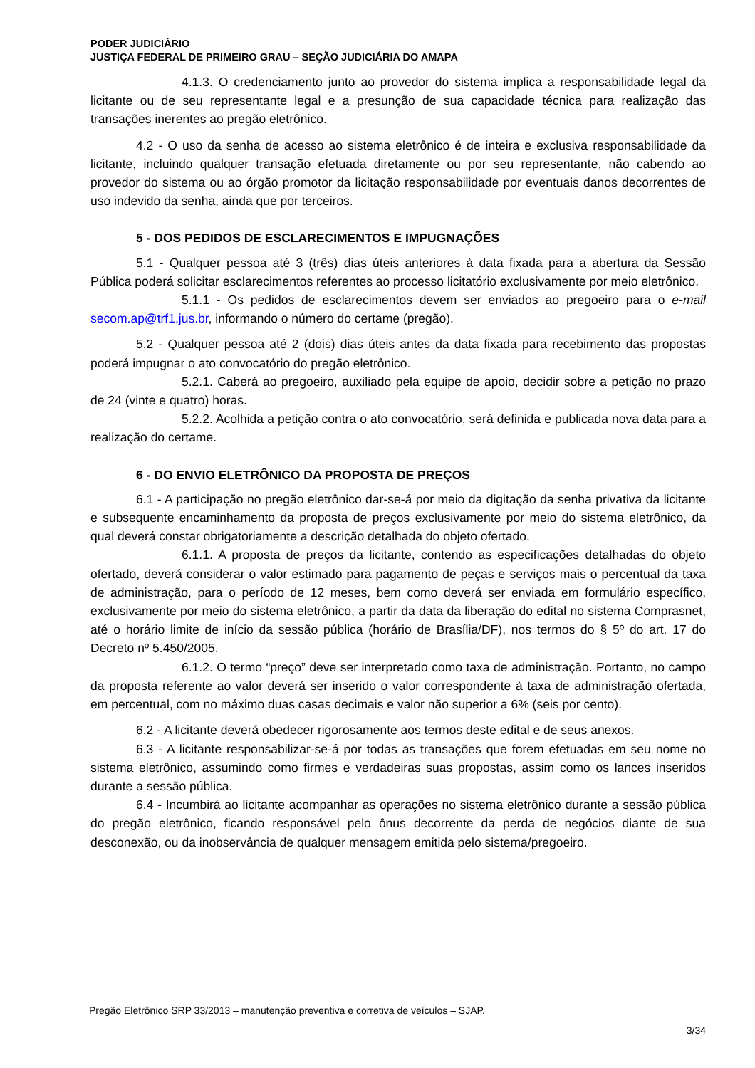PODER JUDICIÁRIO
JUSTIÇA FEDERAL DE PRIMEIRO GRAU – SEÇÃO JUDICIÁRIA DO AMAPA
4.1.3. O credenciamento junto ao provedor do sistema implica a responsabilidade legal da licitante ou de seu representante legal e a presunção de sua capacidade técnica para realização das transações inerentes ao pregão eletrônico.
4.2 - O uso da senha de acesso ao sistema eletrônico é de inteira e exclusiva responsabilidade da licitante, incluindo qualquer transação efetuada diretamente ou por seu representante, não cabendo ao provedor do sistema ou ao órgão promotor da licitação responsabilidade por eventuais danos decorrentes de uso indevido da senha, ainda que por terceiros.
5 - DOS PEDIDOS DE ESCLARECIMENTOS E IMPUGNAÇÕES
5.1 - Qualquer pessoa até 3 (três) dias úteis anteriores à data fixada para a abertura da Sessão Pública poderá solicitar esclarecimentos referentes ao processo licitatório exclusivamente por meio eletrônico.
5.1.1 - Os pedidos de esclarecimentos devem ser enviados ao pregoeiro para o e-mail secom.ap@trf1.jus.br, informando o número do certame (pregão).
5.2 - Qualquer pessoa até 2 (dois) dias úteis antes da data fixada para recebimento das propostas poderá impugnar o ato convocatório do pregão eletrônico.
5.2.1. Caberá ao pregoeiro, auxiliado pela equipe de apoio, decidir sobre a petição no prazo de 24 (vinte e quatro) horas.
5.2.2. Acolhida a petição contra o ato convocatório, será definida e publicada nova data para a realização do certame.
6 - DO ENVIO ELETRÔNICO DA PROPOSTA DE PREÇOS
6.1 - A participação no pregão eletrônico dar-se-á por meio da digitação da senha privativa da licitante e subsequente encaminhamento da proposta de preços exclusivamente por meio do sistema eletrônico, da qual deverá constar obrigatoriamente a descrição detalhada do objeto ofertado.
6.1.1. A proposta de preços da licitante, contendo as especificações detalhadas do objeto ofertado, deverá considerar o valor estimado para pagamento de peças e serviços mais o percentual da taxa de administração, para o período de 12 meses, bem como deverá ser enviada em formulário específico, exclusivamente por meio do sistema eletrônico, a partir da data da liberação do edital no sistema Comprasnet, até o horário limite de início da sessão pública (horário de Brasília/DF), nos termos do § 5º do art. 17 do Decreto nº 5.450/2005.
6.1.2. O termo “preço” deve ser interpretado como taxa de administração. Portanto, no campo da proposta referente ao valor deverá ser inserido o valor correspondente à taxa de administração ofertada, em percentual, com no máximo duas casas decimais e valor não superior a 6% (seis por cento).
6.2 - A licitante deverá obedecer rigorosamente aos termos deste edital e de seus anexos.
6.3 - A licitante responsabilizar-se-á por todas as transações que forem efetuadas em seu nome no sistema eletrônico, assumindo como firmes e verdadeiras suas propostas, assim como os lances inseridos durante a sessão pública.
6.4 - Incumbirá ao licitante acompanhar as operações no sistema eletrônico durante a sessão pública do pregão eletrônico, ficando responsável pelo ônus decorrente da perda de negócios diante de sua desconexão, ou da inobservância de qualquer mensagem emitida pelo sistema/pregoeiro.
Pregão Eletrônico SRP 33/2013 – manutenção preventiva e corretiva de veículos – SJAP.
3/34